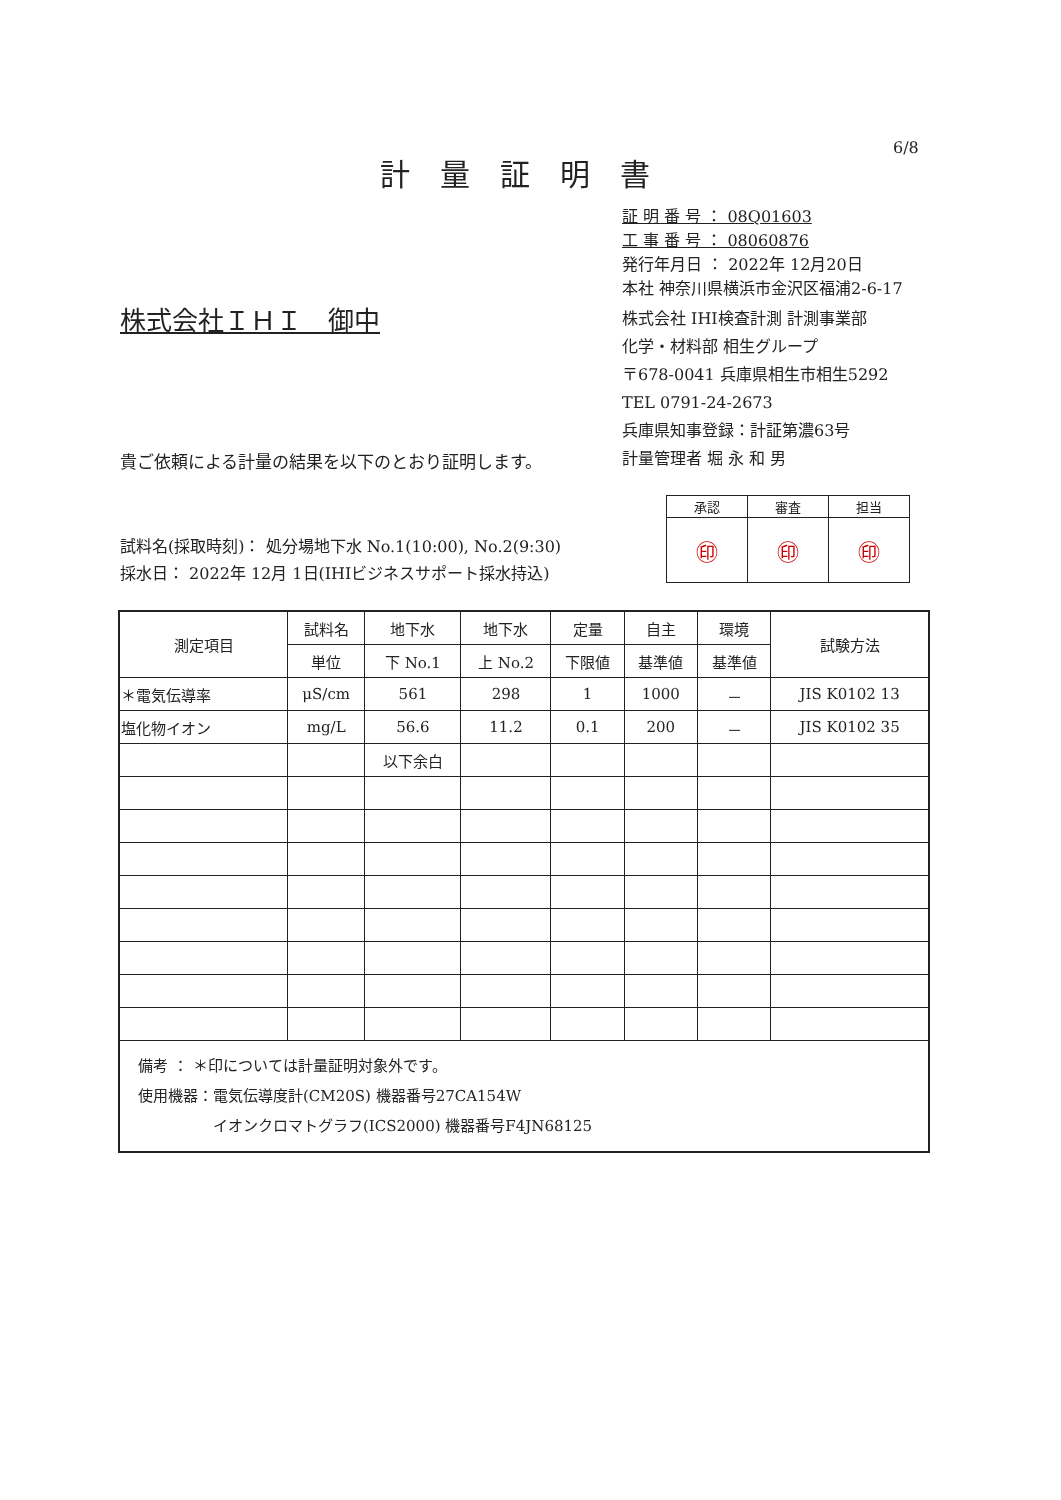6/8
計量証明書
証 明 番 号 ： 08Q01603
工 事 番 号 ： 08060876
発行年月日 ： 2022年 12月20日
本社 神奈川県横浜市金沢区福浦2-6-17
株式会社 IHI検査計測 計測事業部
化学・材料部 相生グループ
〒678-0041 兵庫県相生市相生5292
TEL 0791-24-2673
兵庫県知事登録：計証第濃63号
計量管理者 堀 永 和 男
株式会社ＩＨＩ　御中
貴ご依頼による計量の結果を以下のとおり証明します。
| 承認 | 審査 | 担当 |
| ㊞ | ㊞ | ㊞ |
試料名(採取時刻)： 処分場地下水 No.1(10:00), No.2(9:30)
採水日： 2022年 12月 1日(IHIビジネスサポート採水持込)
| 測定項目 | 試料名 | 地下水 | 地下水 | 定量 | 自主 | 環境 | 試験方法 |
| --- | --- | --- | --- | --- | --- | --- | --- |
| | 単位 | 下 No.1 | 上 No.2 | 下限値 | 基準値 | 基準値 | |
| ＊電気伝導率 | μS/cm | 561 | 298 | 1 | 1000 | － | JIS K0102 13 |
| 塩化物イオン | mg/L | 56.6 | 11.2 | 0.1 | 200 | － | JIS K0102 35 |
| | | 以下余白 | | | | | |
| 備考 ： ＊印については計量証明対象外です。 使用機器：電気伝導度計(CM20S) 機器番号27CA154W イオンクロマトグラフ(ICS2000) 機器番号F4JN68125 | | | | | | | |